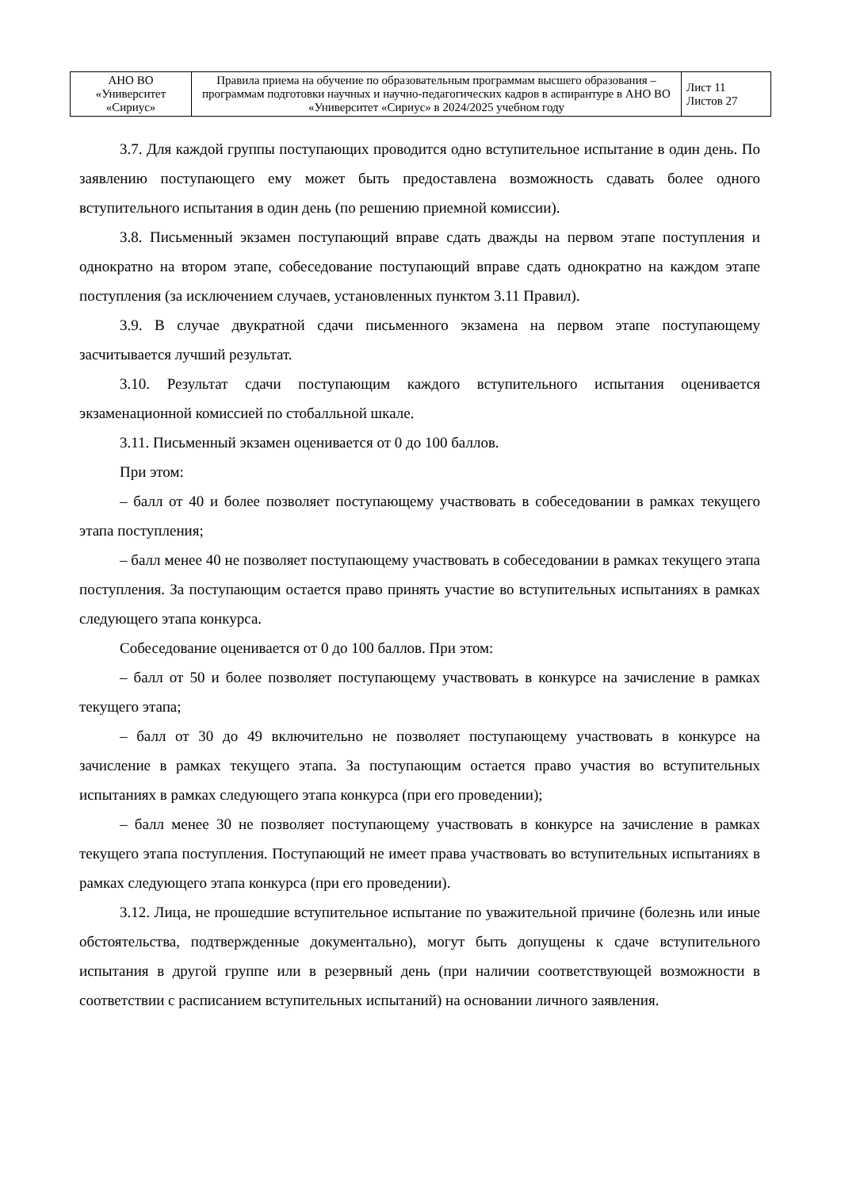| АНО ВО «Университет «Сириус» | Правила приема на обучение по образовательным программам высшего образования – программам подготовки научных и научно-педагогических кадров в аспирантуре в АНО ВО «Университет «Сириус» в 2024/2025 учебном году | Лист 11 Листов 27 |
3.7. Для каждой группы поступающих проводится одно вступительное испытание в один день. По заявлению поступающего ему может быть предоставлена возможность сдавать более одного вступительного испытания в один день (по решению приемной комиссии).
3.8. Письменный экзамен поступающий вправе сдать дважды на первом этапе поступления и однократно на втором этапе, собеседование поступающий вправе сдать однократно на каждом этапе поступления (за исключением случаев, установленных пунктом 3.11 Правил).
3.9. В случае двукратной сдачи письменного экзамена на первом этапе поступающему засчитывается лучший результат.
3.10. Результат сдачи поступающим каждого вступительного испытания оценивается экзаменационной комиссией по стобалльной шкале.
3.11. Письменный экзамен оценивается от 0 до 100 баллов.
При этом:
– балл от 40 и более позволяет поступающему участвовать в собеседовании в рамках текущего этапа поступления;
– балл менее 40 не позволяет поступающему участвовать в собеседовании в рамках текущего этапа поступления. За поступающим остается право принять участие во вступительных испытаниях в рамках следующего этапа конкурса.
Собеседование оценивается от 0 до 100 баллов. При этом:
– балл от 50 и более позволяет поступающему участвовать в конкурсе на зачисление в рамках текущего этапа;
– балл от 30 до 49 включительно не позволяет поступающему участвовать в конкурсе на зачисление в рамках текущего этапа. За поступающим остается право участия во вступительных испытаниях в рамках следующего этапа конкурса (при его проведении);
– балл менее 30 не позволяет поступающему участвовать в конкурсе на зачисление в рамках текущего этапа поступления. Поступающий не имеет права участвовать во вступительных испытаниях в рамках следующего этапа конкурса (при его проведении).
3.12. Лица, не прошедшие вступительное испытание по уважительной причине (болезнь или иные обстоятельства, подтвержденные документально), могут быть допущены к сдаче вступительного испытания в другой группе или в резервный день (при наличии соответствующей возможности в соответствии с расписанием вступительных испытаний) на основании личного заявления.